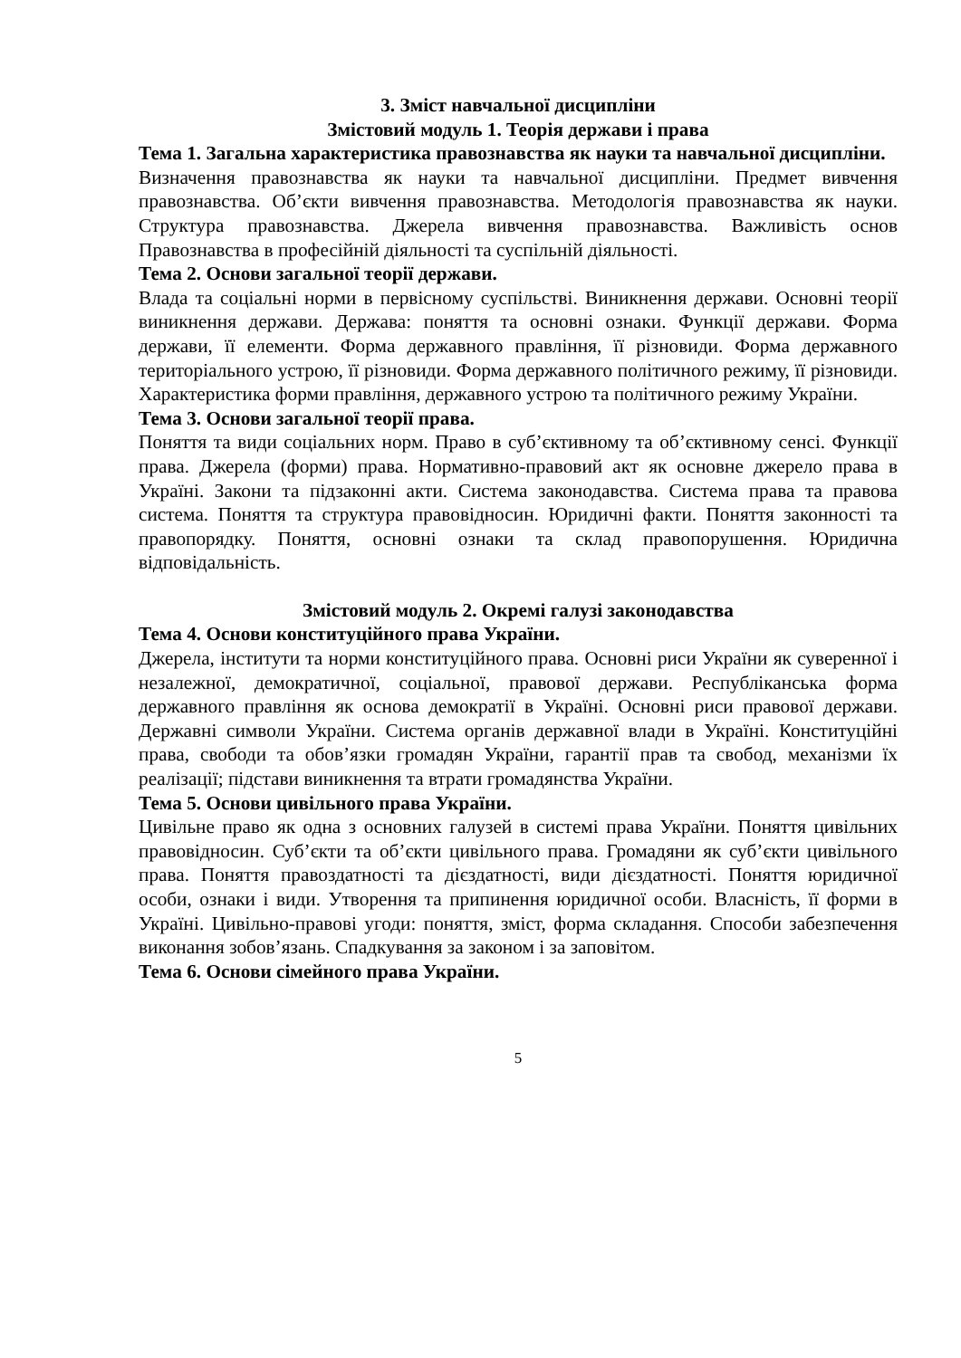3. Зміст навчальної дисципліни
Змістовий модуль 1. Теорія держави і права
Тема 1. Загальна характеристика правознавства як науки та навчальної дисципліни.
Визначення правознавства як науки та навчальної дисципліни. Предмет вивчення правознавства. Об’єкти вивчення правознавства. Методологія правознавства як науки. Структура правознавства. Джерела вивчення правознавства. Важливість основ Правознавства в професійній діяльності та суспільній діяльності.
Тема 2. Основи загальної теорії держави.
Влада та соціальні норми в первісному суспільстві. Виникнення держави. Основні теорії виникнення держави. Держава: поняття та основні ознаки. Функції держави. Форма держави, її елементи. Форма державного правління, її різновиди. Форма державного територіального устрою, її різновиди. Форма державного політичного режиму, її різновиди. Характеристика форми правління, державного устрою та політичного режиму України.
Тема 3. Основи загальної теорії права.
Поняття та види соціальних норм. Право в суб’єктивному та об’єктивному сенсі. Функції права. Джерела (форми) права. Нормативно-правовий акт як основне джерело права в Україні. Закони та підзаконні акти. Система законодавства. Система права та правова система. Поняття та структура правовідносин. Юридичні факти. Поняття законності та правопорядку. Поняття, основні ознаки та склад правопорушення. Юридична відповідальність.
Змістовий модуль 2. Окремі галузі законодавства
Тема 4. Основи конституційного права України.
Джерела, інститути та норми конституційного права. Основні риси України як суверенної і незалежної, демократичної, соціальної, правової держави. Республіканська форма державного правління як основа демократії в Україні. Основні риси правової держави. Державні символи України. Система органів державної влади в Україні. Конституційні права, свободи та обов’язки громадян України, гарантії прав та свобод, механізми їх реалізації; підстави виникнення та втрати громадянства України.
Тема 5. Основи цивільного права України.
Цивільне право як одна з основних галузей в системі права України. Поняття цивільних правовідносин. Суб’єкти та об’єкти цивільного права. Громадяни як суб’єкти цивільного права. Поняття правоздатності та дієздатності, види дієздатності. Поняття юридичної особи, ознаки і види. Утворення та припинення юридичної особи. Власність, її форми в Україні. Цивільно-правові угоди: поняття, зміст, форма складання. Способи забезпечення виконання зобов’язань. Спадкування за законом і за заповітом.
Тема 6. Основи сімейного права України.
5